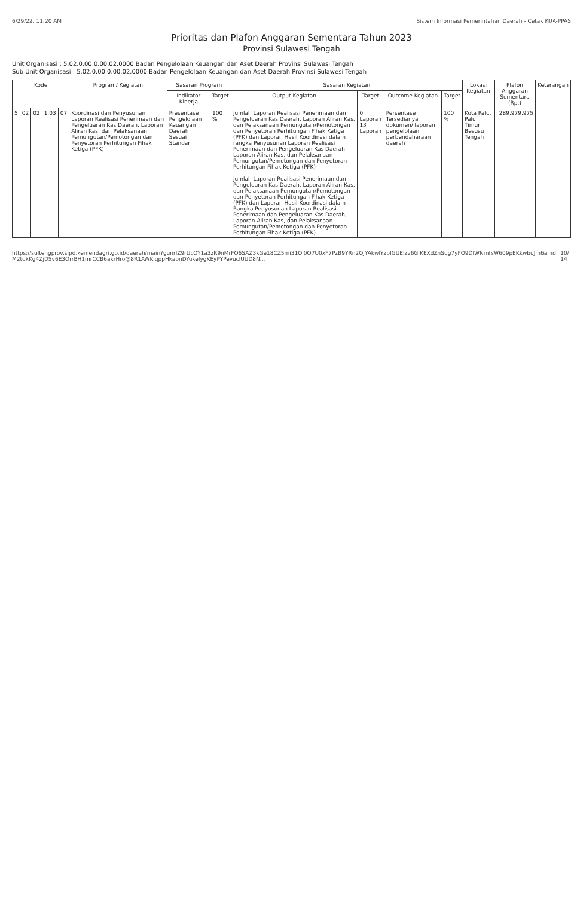6/29/22, 11:20 AM Sistem Informasi Pemerintahan Daerah - Cetak KUA-PPAS
Prioritas dan Plafon Anggaran Sementara Tahun 2023
Provinsi Sulawesi Tengah
Unit Organisasi : 5.02.0.00.0.00.02.0000 Badan Pengelolaan Keuangan dan Aset Daerah Provinsi Sulawesi Tengah
Sub Unit Organisasi : 5.02.0.00.0.00.02.0000 Badan Pengelolaan Keuangan dan Aset Daerah Provinsi Sulawesi Tengah
| Kode | | | | | Program/ Kegiatan | Sasaran Program | | Sasaran Kegiatan | | | | Lokasi Kegiatan | Plafon Anggaran Sementara (Rp.) | Keterangan |
| --- | --- | --- | --- | --- | --- | --- | --- | --- | --- | --- | --- | --- | --- | --- |
| | | | | | | Indikator Kinerja | Target | Output Kegiatan | Target | Outcome Kegiatan | Target | | | |
| 5 | 02 | 02 | 1.03 | 07 | Koordinasi dan Penyusunan Laporan Realisasi Penerimaan dan Pengeluaran Kas Daerah, Laporan Aliran Kas, dan Pelaksanaan Pemungutan/Pemotongan dan Penyetoran Perhitungan Fihak Ketiga (PFK) | Presentase Pengelolaan Keuangan Daerah Sesuai Standar | 100 % | Jumlah Laporan Realisasi Penerimaan dan Pengeluaran Kas Daerah, Laporan Aliran Kas, dan Pelaksanaan Pemungutan/Pemotongan dan Penyetoran Perhitungan Fihak Ketiga (PFK) dan Laporan Hasil Koordinasi dalam rangka Penyusunan Laporan Realisasi Penerimaan dan Pengeluaran Kas Daerah, Laporan Aliran Kas, dan Pelaksanaan Pemungutan/Pemotongan dan Penyetoran Perhitungan Fihak Ketiga (PFK) Jumlah Laporan Realisasi Penerimaan dan Pengeluaran Kas Daerah, Laporan Aliran Kas, dan Pelaksanaan Pemungutan/Pemotongan dan Penyetoran Perhitungan Fihak Ketiga (PFK) dan Laporan Hasil Koordinasi dalam Rangka Penyusunan Laporan Realisasi Penerimaan dan Pengeluaran Kas Daerah, Laporan Aliran Kas, dan Pelaksanaan Pemungutan/Pemotongan dan Penyetoran Perhitungan Fihak Ketiga (PFK) | 0 Laporan 13 Laporan | Persentase Tersedianya dokumen/ laporan pengelolaan perbendaharaan daerah | 100 % | Kota Palu, Palu Timur, Besusu Tengah | 289,979,975 | |
https://sultengprov.sipd.kemendagri.go.id/daerah/main?gunrlZ9rUcOY1a3zR9nMrFO6SAZ3kGe18CZ5mi31Ql0O7U0xF7PzB9YRn2QJYAkwIYzbIGUEIzv6GIKEXdZnSug7yFO9DIWNmfsW609pEKkwbuJm6amdM2tukKg4ZjD5v6E3OrrBH1mrCCB6akrHro@8R1AWKlqppHkabnDYukeIygKEyPYPevuclUUD8N... 10/14